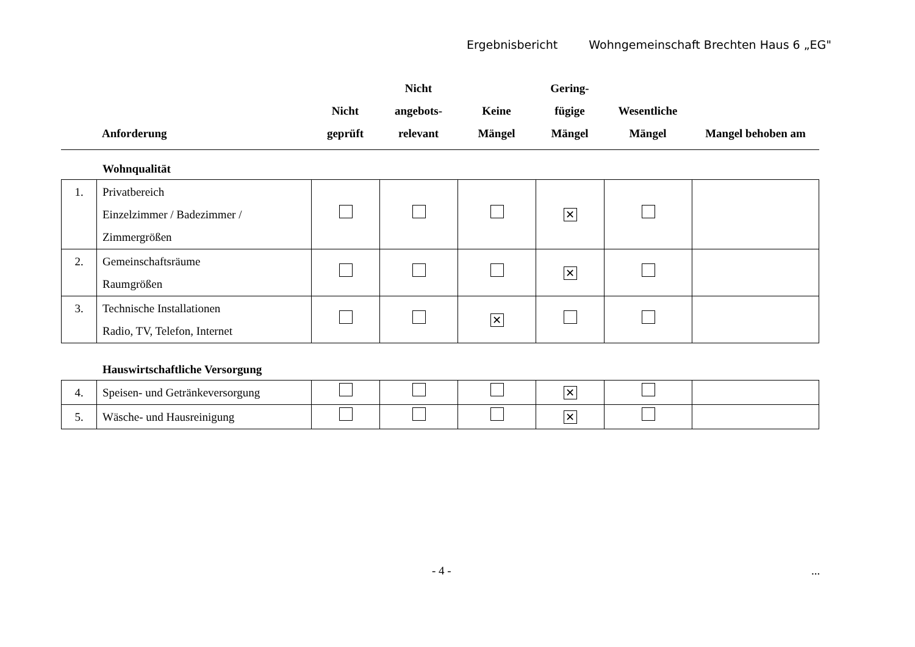Ergebnisbericht Wohngemeinschaft Brechten Haus 6 „EG"
| | Anforderung | Nicht geprüft | Nicht angebots- relevant | Keine Mängel | Gering- fügige Mängel | Wesentliche Mängel | Mangel behoben am |
| --- | --- | --- | --- | --- | --- | --- | --- |
Wohnqualität
| 1. | Privatbereich Einzelzimmer / Badezimmer / Zimmergrößen | | | | ✕ | | |
| 2. | Gemeinschaftsräume Raumgrößen | | | | ✕ | | |
| 3. | Technische Installationen Radio, TV, Telefon, Internet | | | ✕ | | | |
Hauswirtschaftliche Versorgung
| 4. | Speisen- und Getränkeversorgung | | | | ✕ | | |
| 5. | Wäsche- und Hausreinigung | | | | ✕ | | |
- 4 - ...